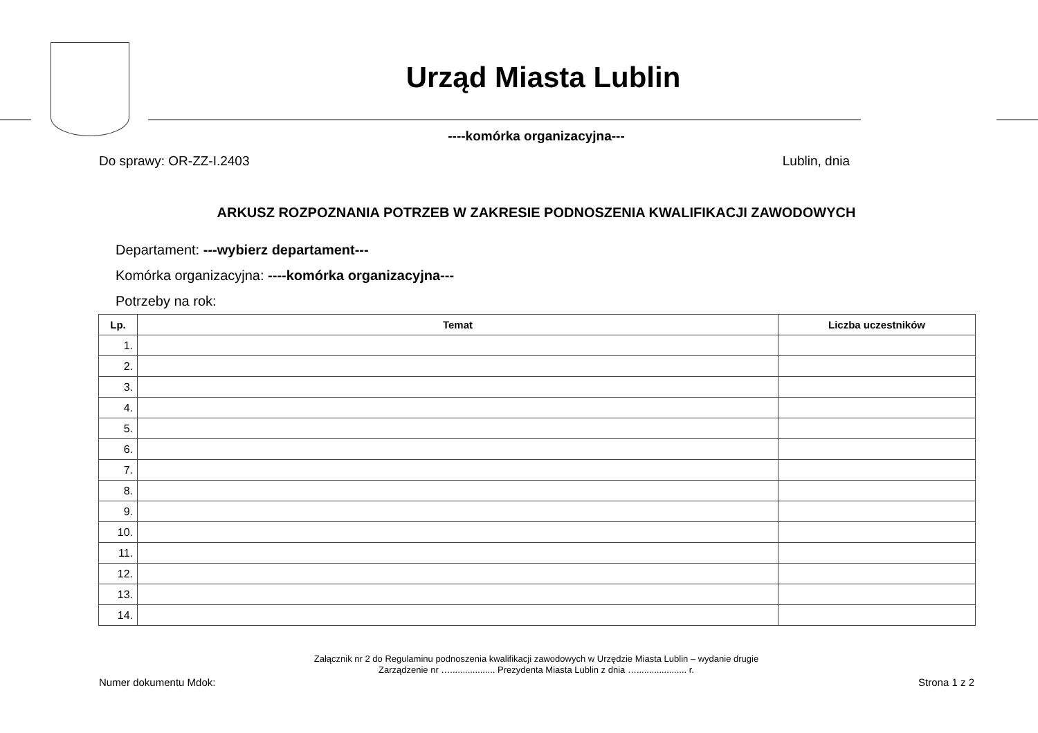Urząd Miasta Lublin
----komórka organizacyjna---
Do sprawy: OR-ZZ-I.2403 Lublin, dnia
ARKUSZ ROZPOZNANIA POTRZEB W ZAKRESIE PODNOSZENIA KWALIFIKACJI ZAWODOWYCH
Departament: ---wybierz departament---
Komórka organizacyjna: ----komórka organizacyjna---
Potrzeby na rok:
| Lp. | Temat | Liczba uczestników |
| --- | --- | --- |
| 1. | | |
| 2. | | |
| 3. | | |
| 4. | | |
| 5. | | |
| 6. | | |
| 7. | | |
| 8. | | |
| 9. | | |
| 10. | | |
| 11. | | |
| 12. | | |
| 13. | | |
| 14. | | |
Załącznik nr 2 do Regulaminu podnoszenia kwalifikacji zawodowych w Urzędzie Miasta Lublin – wydanie drugie
Zarządzenie nr ….................. Prezydenta Miasta Lublin z dnia ….................... r.
Numer dokumentu Mdok: Strona 1 z 2